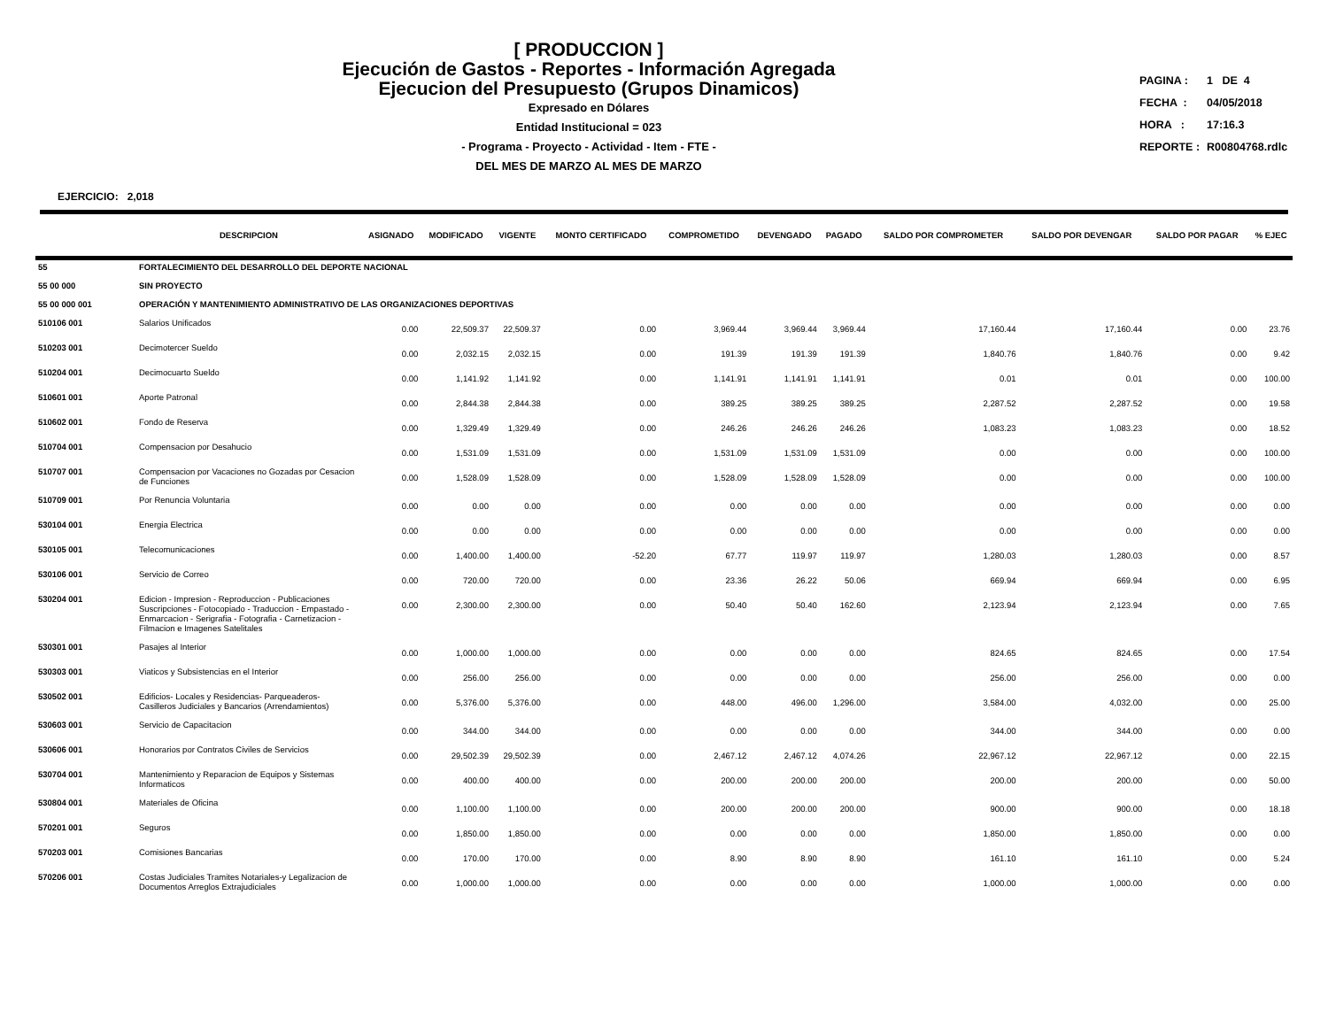[ PRODUCCION ]
Ejecución de Gastos - Reportes - Información Agregada
Ejecucion del Presupuesto (Grupos Dinamicos)
Expresado en Dólares
Entidad Institucional = 023
- Programa - Proyecto - Actividad - Item - FTE -
DEL MES DE MARZO AL MES DE MARZO
| PAGINA : | 1 DE 4 |
| FECHA : | 04/05/2018 |
| HORA : | 17:16.3 |
| REPORTE : | R00804768.rdlc |
EJERCICIO: 2,018
| | DESCRIPCION | ASIGNADO | MODIFICADO | VIGENTE | MONTO CERTIFICADO | COMPROMETIDO | DEVENGADO | PAGADO | SALDO POR COMPROMETER | SALDO POR DEVENGAR | SALDO POR PAGAR | % EJEC |
| --- | --- | --- | --- | --- | --- | --- | --- | --- | --- | --- | --- | --- |
| 55 | FORTALECIMIENTO DEL DESARROLLO DEL DEPORTE NACIONAL | | | | | | | | | | | |
| 55 00 000 | SIN PROYECTO | | | | | | | | | | | |
| 55 00 000 001 | OPERACIÓN Y MANTENIMIENTO ADMINISTRATIVO DE LAS ORGANIZACIONES DEPORTIVAS | | | | | | | | | | | |
| 510106 001 | Salarios Unificados | 0.00 | 22,509.37 | 22,509.37 | 0.00 | 3,969.44 | 3,969.44 | 3,969.44 | 17,160.44 | 17,160.44 | 0.00 | 23.76 |
| 510203 001 | Decimotercer Sueldo | 0.00 | 2,032.15 | 2,032.15 | 0.00 | 191.39 | 191.39 | 191.39 | 1,840.76 | 1,840.76 | 0.00 | 9.42 |
| 510204 001 | Decimocuarto Sueldo | 0.00 | 1,141.92 | 1,141.92 | 0.00 | 1,141.91 | 1,141.91 | 1,141.91 | 0.01 | 0.01 | 0.00 | 100.00 |
| 510601 001 | Aporte Patronal | 0.00 | 2,844.38 | 2,844.38 | 0.00 | 389.25 | 389.25 | 389.25 | 2,287.52 | 2,287.52 | 0.00 | 19.58 |
| 510602 001 | Fondo de Reserva | 0.00 | 1,329.49 | 1,329.49 | 0.00 | 246.26 | 246.26 | 246.26 | 1,083.23 | 1,083.23 | 0.00 | 18.52 |
| 510704 001 | Compensacion por Desahucio | 0.00 | 1,531.09 | 1,531.09 | 0.00 | 1,531.09 | 1,531.09 | 1,531.09 | 0.00 | 0.00 | 0.00 | 100.00 |
| 510707 001 | Compensacion por Vacaciones no Gozadas por Cesacion de Funciones | 0.00 | 1,528.09 | 1,528.09 | 0.00 | 1,528.09 | 1,528.09 | 1,528.09 | 0.00 | 0.00 | 0.00 | 100.00 |
| 510709 001 | Por Renuncia Voluntaria | 0.00 | 0.00 | 0.00 | 0.00 | 0.00 | 0.00 | 0.00 | 0.00 | 0.00 | 0.00 | 0.00 |
| 530104 001 | Energia Electrica | 0.00 | 0.00 | 0.00 | 0.00 | 0.00 | 0.00 | 0.00 | 0.00 | 0.00 | 0.00 | 0.00 |
| 530105 001 | Telecomunicaciones | 0.00 | 1,400.00 | 1,400.00 | -52.20 | 67.77 | 119.97 | 119.97 | 1,280.03 | 1,280.03 | 0.00 | 8.57 |
| 530106 001 | Servicio de Correo | 0.00 | 720.00 | 720.00 | 0.00 | 23.36 | 26.22 | 50.06 | 669.94 | 669.94 | 0.00 | 6.95 |
| 530204 001 | Edicion - Impresion - Reproduccion - Publicaciones Suscripciones - Fotocopiado - Traduccion - Empastado - Enmarcacion - Serigrafia - Fotografia - Carnetizacion - Filmacion e Imagenes Satelitales | 0.00 | 2,300.00 | 2,300.00 | 0.00 | 50.40 | 50.40 | 162.60 | 2,123.94 | 2,123.94 | 0.00 | 7.65 |
| 530301 001 | Pasajes al Interior | 0.00 | 1,000.00 | 1,000.00 | 0.00 | 0.00 | 0.00 | 0.00 | 824.65 | 824.65 | 0.00 | 17.54 |
| 530303 001 | Viaticos y Subsistencias en el Interior | 0.00 | 256.00 | 256.00 | 0.00 | 0.00 | 0.00 | 0.00 | 256.00 | 256.00 | 0.00 | 0.00 |
| 530502 001 | Edificios- Locales y Residencias- Parqueaderos- Casilleros Judiciales y Bancarios (Arrendamientos) | 0.00 | 5,376.00 | 5,376.00 | 0.00 | 448.00 | 496.00 | 1,296.00 | 3,584.00 | 4,032.00 | 0.00 | 25.00 |
| 530603 001 | Servicio de Capacitacion | 0.00 | 344.00 | 344.00 | 0.00 | 0.00 | 0.00 | 0.00 | 344.00 | 344.00 | 0.00 | 0.00 |
| 530606 001 | Honorarios por Contratos Civiles de Servicios | 0.00 | 29,502.39 | 29,502.39 | 0.00 | 2,467.12 | 2,467.12 | 4,074.26 | 22,967.12 | 22,967.12 | 0.00 | 22.15 |
| 530704 001 | Mantenimiento y Reparacion de Equipos y Sistemas Informaticos | 0.00 | 400.00 | 400.00 | 0.00 | 200.00 | 200.00 | 200.00 | 200.00 | 200.00 | 0.00 | 50.00 |
| 530804 001 | Materiales de Oficina | 0.00 | 1,100.00 | 1,100.00 | 0.00 | 200.00 | 200.00 | 200.00 | 900.00 | 900.00 | 0.00 | 18.18 |
| 570201 001 | Seguros | 0.00 | 1,850.00 | 1,850.00 | 0.00 | 0.00 | 0.00 | 0.00 | 1,850.00 | 1,850.00 | 0.00 | 0.00 |
| 570203 001 | Comisiones Bancarias | 0.00 | 170.00 | 170.00 | 0.00 | 8.90 | 8.90 | 8.90 | 161.10 | 161.10 | 0.00 | 5.24 |
| 570206 001 | Costas Judiciales Tramites Notariales-y Legalizacion de Documentos Arreglos Extrajudiciales | 0.00 | 1,000.00 | 1,000.00 | 0.00 | 0.00 | 0.00 | 0.00 | 1,000.00 | 1,000.00 | 0.00 | 0.00 |